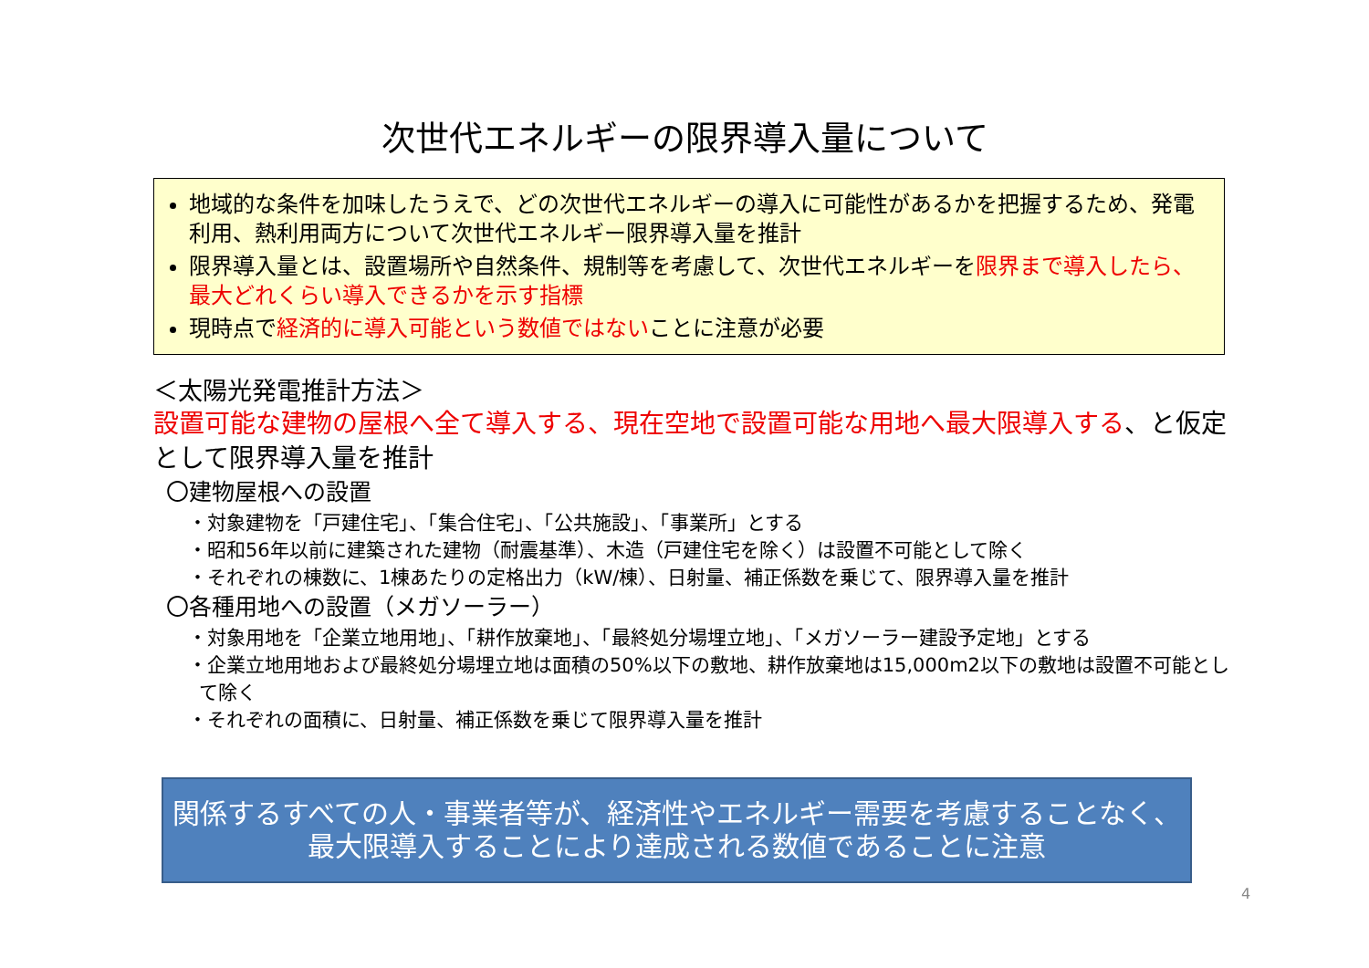次世代エネルギーの限界導入量について
地域的な条件を加味したうえで、どの次世代エネルギーの導入に可能性があるかを把握するため、発電利用、熱利用両方について次世代エネルギー限界導入量を推計
限界導入量とは、設置場所や自然条件、規制等を考慮して、次世代エネルギーを限界まで導入したら、最大どれくらい導入できるかを示す指標
現時点で経済的に導入可能という数値ではないことに注意が必要
＜太陽光発電推計方法＞
設置可能な建物の屋根へ全て導入する、現在空地で設置可能な用地へ最大限導入する、と仮定として限界導入量を推計
〇建物屋根への設置
・対象建物を「戸建住宅」、「集合住宅」、「公共施設」、「事業所」とする
・昭和56年以前に建築された建物（耐震基準）、木造（戸建住宅を除く）は設置不可能として除く
・それぞれの棟数に、1棟あたりの定格出力（kW/棟）、日射量、補正係数を乗じて、限界導入量を推計
〇各種用地への設置（メガソーラー）
・対象用地を「企業立地用地」、「耕作放棄地」、「最終処分場埋立地」、「メガソーラー建設予定地」とする
・企業立地用地および最終処分場埋立地は面積の50%以下の敷地、耕作放棄地は15,000m2以下の敷地は設置不可能として除く
・それぞれの面積に、日射量、補正係数を乗じて限界導入量を推計
関係するすべての人・事業者等が、経済性やエネルギー需要を考慮することなく、
最大限導入することにより達成される数値であることに注意
4